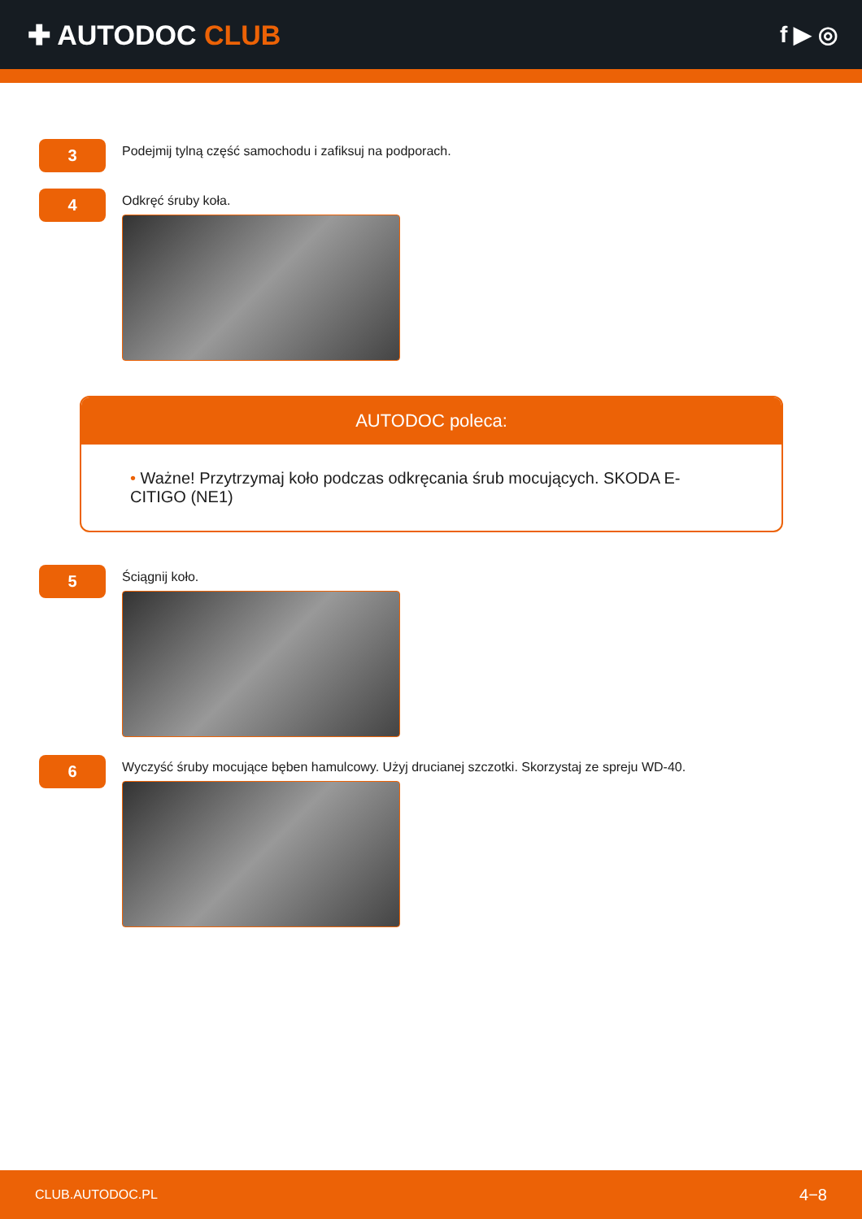✚ AUTODOC CLUB
f ▶ ◎
3
Podejmij tylną część samochodu i zafiksuj na podporach.
4
Odkręć śruby koła.
AUTODOC poleca:
• Ważne! Przytrzymaj koło podczas odkręcania śrub mocujących. SKODA E-CITIGO (NE1)
5
Ściągnij koło.
6
Wyczyść śruby mocujące bęben hamulcowy. Użyj drucianej szczotki. Skorzystaj ze spreju WD-40.
CLUB.AUTODOC.PL 4−8